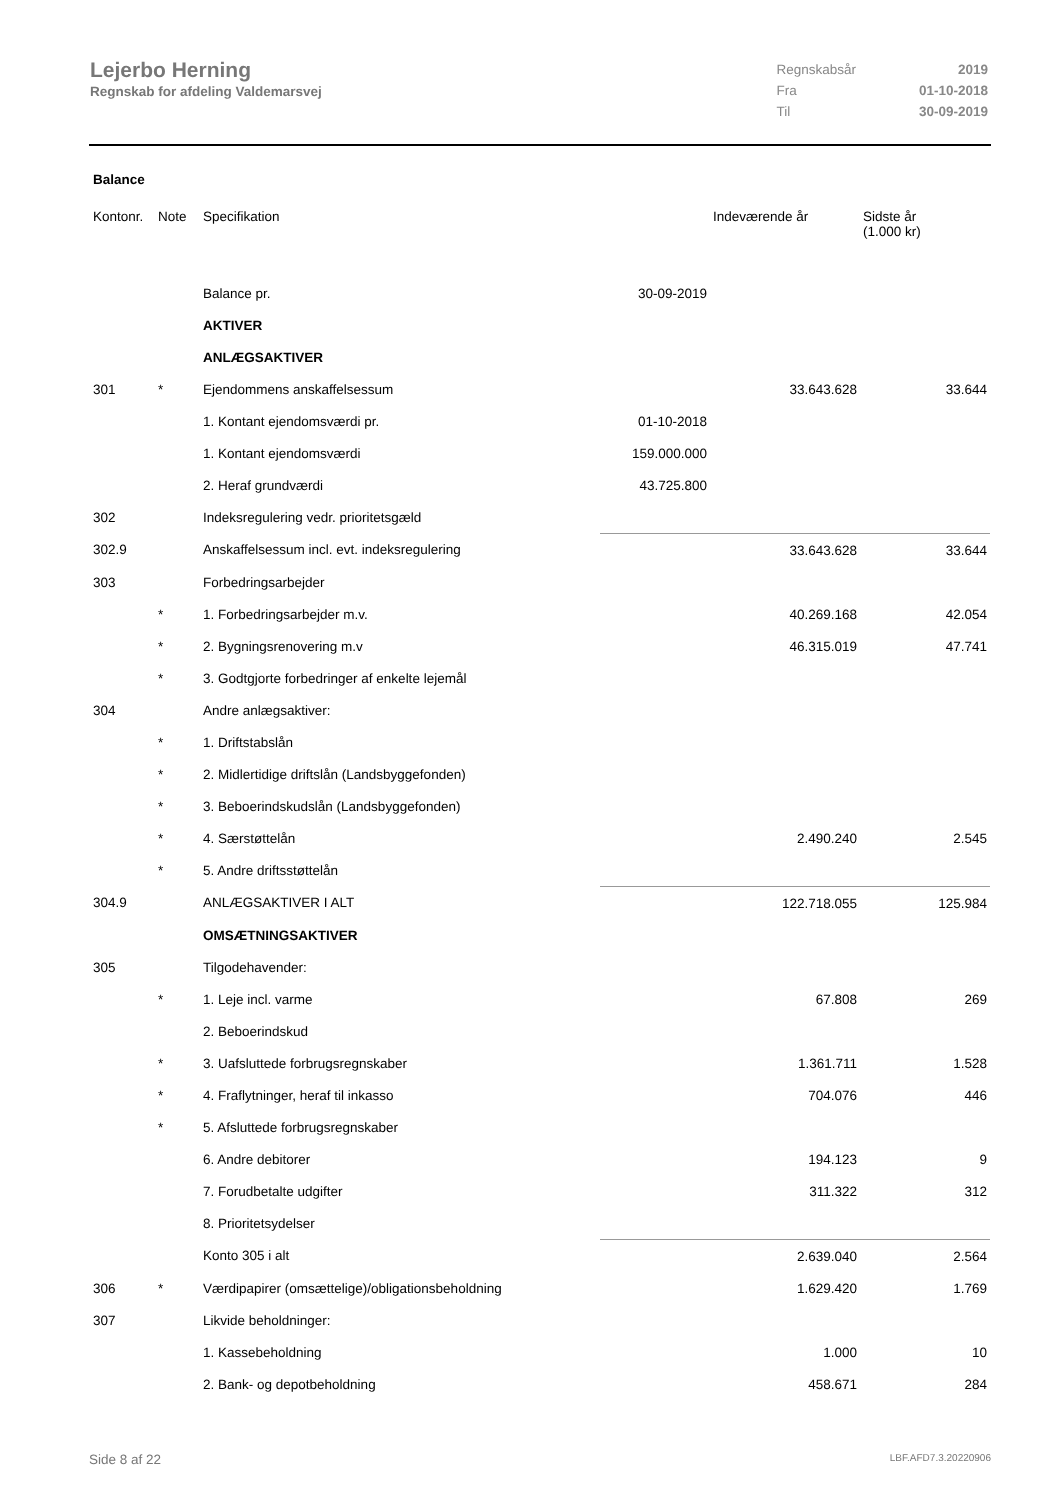Lejerbo Herning
Regnskab for afdeling Valdemarsvej
| Regnskabsår | 2019 |
| Fra | 01-10-2018 |
| Til | 30-09-2019 |
Balance
| Kontonr. | Note | Specifikation | | Indeværende år | Sidste år (1.000 kr) |
| --- | --- | --- | --- | --- | --- |
| | | Balance pr. | 30-09-2019 | | |
| | | AKTIVER | | | |
| | | ANLÆGSAKTIVER | | | |
| 301 | * | Ejendommens anskaffelsessum | | 33.643.628 | 33.644 |
| | | 1. Kontant ejendomsværdi pr. | 01-10-2018 | | |
| | | 1. Kontant ejendomsværdi | 159.000.000 | | |
| | | 2. Heraf grundværdi | 43.725.800 | | |
| 302 | | Indeksregulering vedr. prioritetsgæld | | | |
| 302.9 | | Anskaffelsessum incl. evt. indeksregulering | | 33.643.628 | 33.644 |
| 303 | | Forbedringsarbejder | | | |
| | * | 1. Forbedringsarbejder m.v. | | 40.269.168 | 42.054 |
| | * | 2. Bygningsrenovering m.v | | 46.315.019 | 47.741 |
| | * | 3. Godtgjorte forbedringer af enkelte lejemål | | | |
| 304 | | Andre anlægsaktiver: | | | |
| | * | 1. Driftstabslån | | | |
| | * | 2. Midlertidige driftslån (Landsbyggefonden) | | | |
| | * | 3. Beboerindskudslån (Landsbyggefonden) | | | |
| | * | 4. Særstøttelån | | 2.490.240 | 2.545 |
| | * | 5. Andre driftsstøttelån | | | |
| 304.9 | | ANLÆGSAKTIVER I ALT | | 122.718.055 | 125.984 |
| | | OMSÆTNINGSAKTIVER | | | |
| 305 | | Tilgodehavender: | | | |
| | * | 1. Leje incl. varme | | 67.808 | 269 |
| | | 2. Beboerindskud | | | |
| | * | 3. Uafsluttede forbrugsregnskaber | | 1.361.711 | 1.528 |
| | * | 4. Fraflytninger, heraf til inkasso | | 704.076 | 446 |
| | * | 5. Afsluttede forbrugsregnskaber | | | |
| | | 6. Andre debitorer | | 194.123 | 9 |
| | | 7. Forudbetalte udgifter | | 311.322 | 312 |
| | | 8. Prioritetsydelser | | | |
| | | Konto 305 i alt | | 2.639.040 | 2.564 |
| 306 | * | Værdipapirer (omsættelige)/obligationsbeholdning | | 1.629.420 | 1.769 |
| 307 | | Likvide beholdninger: | | | |
| | | 1. Kassebeholdning | | 1.000 | 10 |
| | | 2. Bank- og depotbeholdning | | 458.671 | 284 |
Side 8 af 22 LBF.AFD7.3.20220906